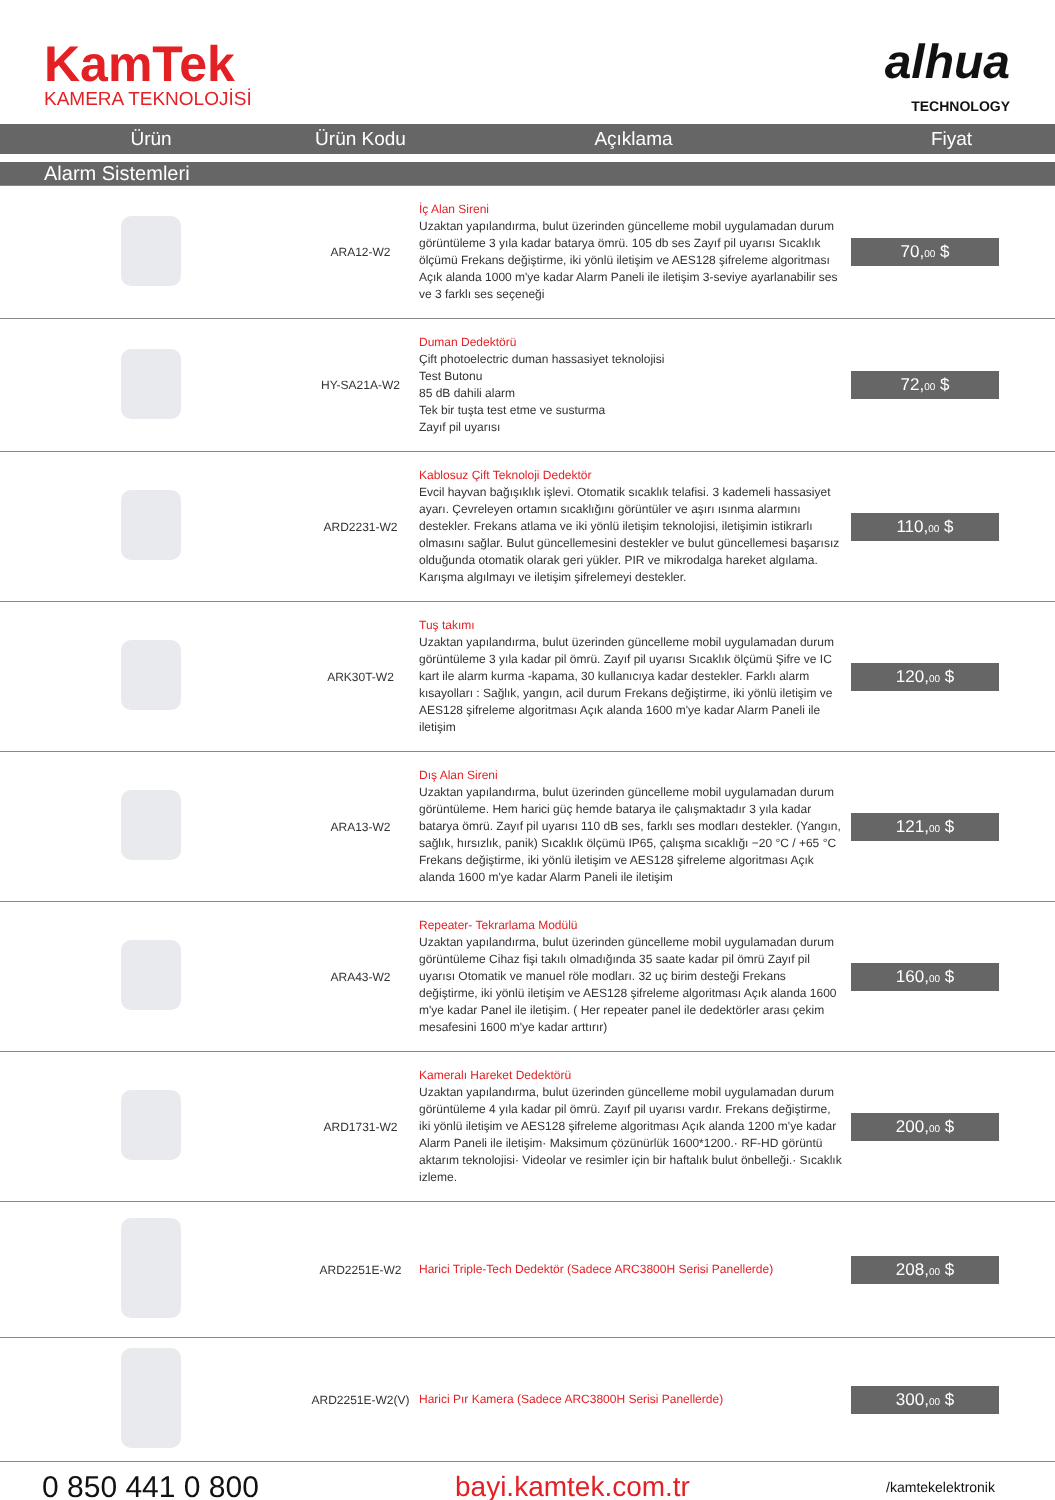KamTek
KAMERA TEKNOLOJİSİ
alhua
TECHNOLOGY
| Ürün | Ürün Kodu | Açıklama | Fiyat |
| --- | --- | --- | --- |
| Alarm Sistemleri | | | |
| | ARA12-W2 | İç Alan Sireni Uzaktan yapılandırma, bulut üzerinden güncelleme mobil uygulamadan durum görüntüleme 3 yıla kadar batarya ömrü. 105 db ses Zayıf pil uyarısı Sıcaklık ölçümü Frekans değiştirme, iki yönlü iletişim ve AES128 şifreleme algoritması Açık alanda 1000 m'ye kadar Alarm Paneli ile iletişim 3-seviye ayarlanabilir ses ve 3 farklı ses seçeneği | 70, 00 $ |
| | HY-SA21A-W2 | Duman Dedektörü Çift photoelectric duman hassasiyet teknolojisi Test Butonu 85 dB dahili alarm Tek bir tuşta test etme ve susturma Zayıf pil uyarısı | 72, 00 $ |
| | ARD2231-W2 | Kablosuz Çift Teknoloji Dedektör Evcil hayvan bağışıklık işlevi. Otomatik sıcaklık telafisi. 3 kademeli hassasiyet ayarı. Çevreleyen ortamın sıcaklığını görüntüler ve aşırı ısınma alarmını destekler. Frekans atlama ve iki yönlü iletişim teknolojisi, iletişimin istikrarlı olmasını sağlar. Bulut güncellemesini destekler ve bulut güncellemesi başarısız olduğunda otomatik olarak geri yükler. PIR ve mikrodalga hareket algılama. Karışma algılmayı ve iletişim şifrelemeyi destekler. | 110, 00 $ |
| | ARK30T-W2 | Tuş takımı Uzaktan yapılandırma, bulut üzerinden güncelleme mobil uygulamadan durum görüntüleme 3 yıla kadar pil ömrü. Zayıf pil uyarısı Sıcaklık ölçümü Şifre ve IC kart ile alarm kurma -kapama, 30 kullanıcıya kadar destekler. Farklı alarm kısayolları : Sağlık, yangın, acil durum Frekans değiştirme, iki yönlü iletişim ve AES128 şifreleme algoritması Açık alanda 1600 m'ye kadar Alarm Paneli ile iletişim | 120, 00 $ |
| | ARA13-W2 | Dış Alan Sireni Uzaktan yapılandırma, bulut üzerinden güncelleme mobil uygulamadan durum görüntüleme. Hem harici güç hemde batarya ile çalışmaktadır 3 yıla kadar batarya ömrü. Zayıf pil uyarısı 110 dB ses, farklı ses modları destekler. (Yangın, sağlık, hırsızlık, panik) Sıcaklık ölçümü IP65, çalışma sıcaklığı −20 °C / +65 °C Frekans değiştirme, iki yönlü iletişim ve AES128 şifreleme algoritması Açık alanda 1600 m'ye kadar Alarm Paneli ile iletişim | 121, 00 $ |
| | ARA43-W2 | Repeater- Tekrarlama Modülü Uzaktan yapılandırma, bulut üzerinden güncelleme mobil uygulamadan durum görüntüleme Cihaz fişi takılı olmadığında 35 saate kadar pil ömrü Zayıf pil uyarısı Otomatik ve manuel röle modları. 32 uç birim desteği Frekans değiştirme, iki yönlü iletişim ve AES128 şifreleme algoritması Açık alanda 1600 m'ye kadar Panel ile iletişim. ( Her repeater panel ile dedektörler arası çekim mesafesini 1600 m'ye kadar arttırır) | 160, 00 $ |
| | ARD1731-W2 | Kameralı Hareket Dedektörü Uzaktan yapılandırma, bulut üzerinden güncelleme mobil uygulamadan durum görüntüleme 4 yıla kadar pil ömrü. Zayıf pil uyarısı vardır. Frekans değiştirme, iki yönlü iletişim ve AES128 şifreleme algoritması Açık alanda 1200 m'ye kadar Alarm Paneli ile iletişim· Maksimum çözünürlük 1600*1200.· RF-HD görüntü aktarım teknolojisi· Videolar ve resimler için bir haftalık bulut önbelleği.· Sıcaklık izleme. | 200, 00 $ |
| | ARD2251E-W2 | Harici Triple-Tech Dedektör (Sadece ARC3800H Serisi Panellerde) | 208, 00 $ |
| | ARD2251E-W2(V) | Harici Pır Kamera (Sadece ARC3800H Serisi Panellerde) | 300, 00 $ |
0 850 441 0 800 bayi.kamtek.com.tr /kamtekelektronik